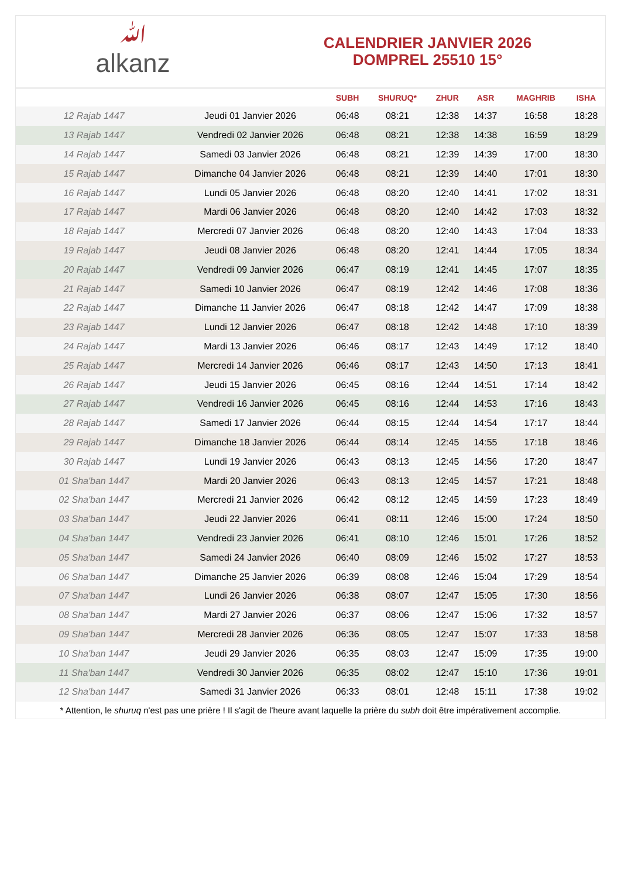ﷲalkanz
CALENDRIER JANVIER 2026
DOMPREL 25510 15°
| | | SUBH | SHURUQ* | ZHUR | ASR | MAGHRIB | ISHA |
| --- | --- | --- | --- | --- | --- | --- | --- |
| 12 Rajab 1447 | Jeudi 01 Janvier 2026 | 06:48 | 08:21 | 12:38 | 14:37 | 16:58 | 18:28 |
| 13 Rajab 1447 | Vendredi 02 Janvier 2026 | 06:48 | 08:21 | 12:38 | 14:38 | 16:59 | 18:29 |
| 14 Rajab 1447 | Samedi 03 Janvier 2026 | 06:48 | 08:21 | 12:39 | 14:39 | 17:00 | 18:30 |
| 15 Rajab 1447 | Dimanche 04 Janvier 2026 | 06:48 | 08:21 | 12:39 | 14:40 | 17:01 | 18:30 |
| 16 Rajab 1447 | Lundi 05 Janvier 2026 | 06:48 | 08:20 | 12:40 | 14:41 | 17:02 | 18:31 |
| 17 Rajab 1447 | Mardi 06 Janvier 2026 | 06:48 | 08:20 | 12:40 | 14:42 | 17:03 | 18:32 |
| 18 Rajab 1447 | Mercredi 07 Janvier 2026 | 06:48 | 08:20 | 12:40 | 14:43 | 17:04 | 18:33 |
| 19 Rajab 1447 | Jeudi 08 Janvier 2026 | 06:48 | 08:20 | 12:41 | 14:44 | 17:05 | 18:34 |
| 20 Rajab 1447 | Vendredi 09 Janvier 2026 | 06:47 | 08:19 | 12:41 | 14:45 | 17:07 | 18:35 |
| 21 Rajab 1447 | Samedi 10 Janvier 2026 | 06:47 | 08:19 | 12:42 | 14:46 | 17:08 | 18:36 |
| 22 Rajab 1447 | Dimanche 11 Janvier 2026 | 06:47 | 08:18 | 12:42 | 14:47 | 17:09 | 18:38 |
| 23 Rajab 1447 | Lundi 12 Janvier 2026 | 06:47 | 08:18 | 12:42 | 14:48 | 17:10 | 18:39 |
| 24 Rajab 1447 | Mardi 13 Janvier 2026 | 06:46 | 08:17 | 12:43 | 14:49 | 17:12 | 18:40 |
| 25 Rajab 1447 | Mercredi 14 Janvier 2026 | 06:46 | 08:17 | 12:43 | 14:50 | 17:13 | 18:41 |
| 26 Rajab 1447 | Jeudi 15 Janvier 2026 | 06:45 | 08:16 | 12:44 | 14:51 | 17:14 | 18:42 |
| 27 Rajab 1447 | Vendredi 16 Janvier 2026 | 06:45 | 08:16 | 12:44 | 14:53 | 17:16 | 18:43 |
| 28 Rajab 1447 | Samedi 17 Janvier 2026 | 06:44 | 08:15 | 12:44 | 14:54 | 17:17 | 18:44 |
| 29 Rajab 1447 | Dimanche 18 Janvier 2026 | 06:44 | 08:14 | 12:45 | 14:55 | 17:18 | 18:46 |
| 30 Rajab 1447 | Lundi 19 Janvier 2026 | 06:43 | 08:13 | 12:45 | 14:56 | 17:20 | 18:47 |
| 01 Sha'ban 1447 | Mardi 20 Janvier 2026 | 06:43 | 08:13 | 12:45 | 14:57 | 17:21 | 18:48 |
| 02 Sha'ban 1447 | Mercredi 21 Janvier 2026 | 06:42 | 08:12 | 12:45 | 14:59 | 17:23 | 18:49 |
| 03 Sha'ban 1447 | Jeudi 22 Janvier 2026 | 06:41 | 08:11 | 12:46 | 15:00 | 17:24 | 18:50 |
| 04 Sha'ban 1447 | Vendredi 23 Janvier 2026 | 06:41 | 08:10 | 12:46 | 15:01 | 17:26 | 18:52 |
| 05 Sha'ban 1447 | Samedi 24 Janvier 2026 | 06:40 | 08:09 | 12:46 | 15:02 | 17:27 | 18:53 |
| 06 Sha'ban 1447 | Dimanche 25 Janvier 2026 | 06:39 | 08:08 | 12:46 | 15:04 | 17:29 | 18:54 |
| 07 Sha'ban 1447 | Lundi 26 Janvier 2026 | 06:38 | 08:07 | 12:47 | 15:05 | 17:30 | 18:56 |
| 08 Sha'ban 1447 | Mardi 27 Janvier 2026 | 06:37 | 08:06 | 12:47 | 15:06 | 17:32 | 18:57 |
| 09 Sha'ban 1447 | Mercredi 28 Janvier 2026 | 06:36 | 08:05 | 12:47 | 15:07 | 17:33 | 18:58 |
| 10 Sha'ban 1447 | Jeudi 29 Janvier 2026 | 06:35 | 08:03 | 12:47 | 15:09 | 17:35 | 19:00 |
| 11 Sha'ban 1447 | Vendredi 30 Janvier 2026 | 06:35 | 08:02 | 12:47 | 15:10 | 17:36 | 19:01 |
| 12 Sha'ban 1447 | Samedi 31 Janvier 2026 | 06:33 | 08:01 | 12:48 | 15:11 | 17:38 | 19:02 |
* Attention, le shuruq n'est pas une prière ! Il s'agit de l'heure avant laquelle la prière du subh doit être impérativement accomplie.